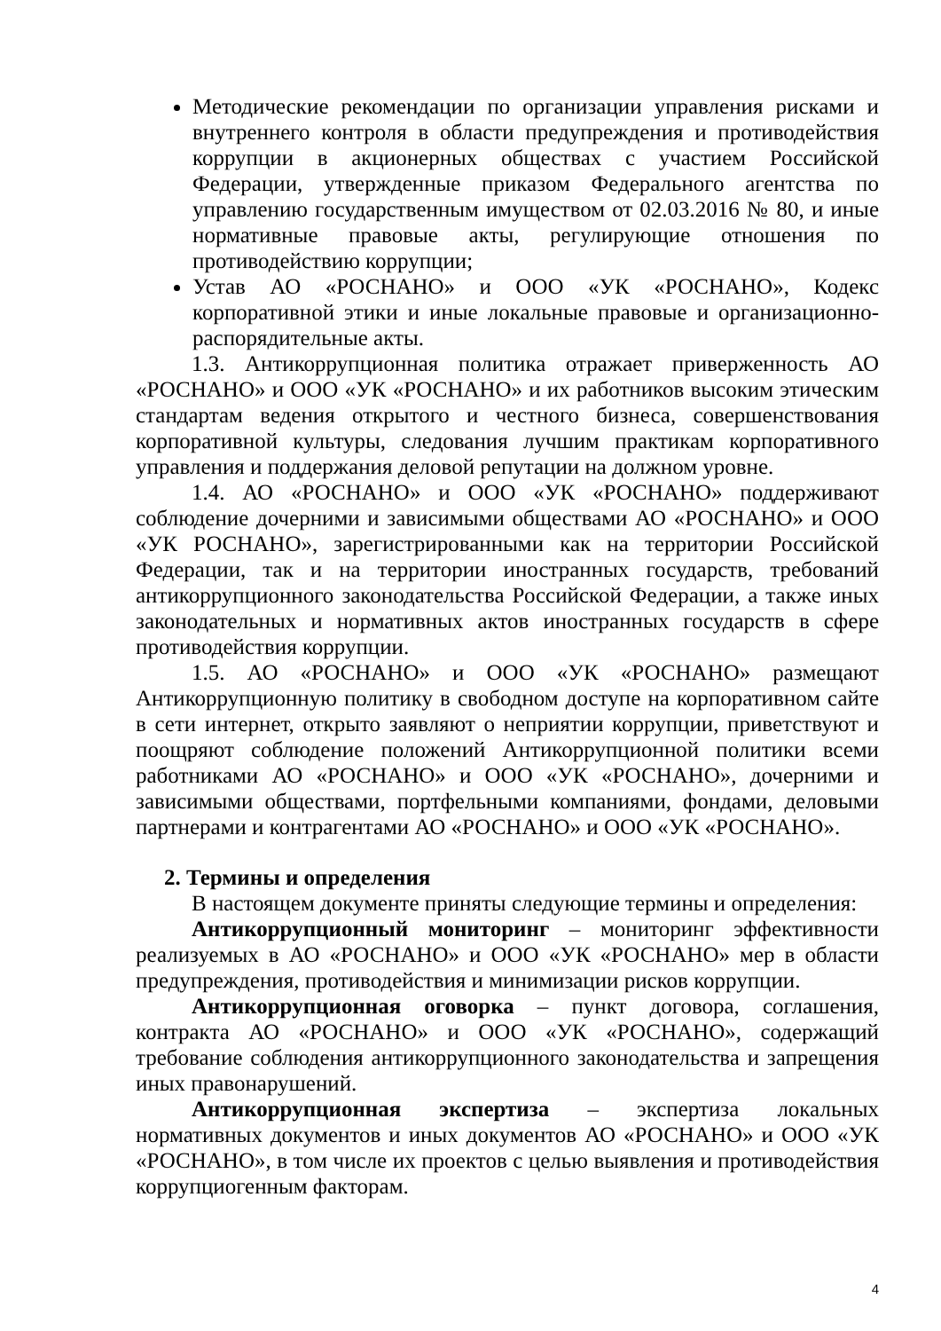Методические рекомендации по организации управления рисками и внутреннего контроля в области предупреждения и противодействия коррупции в акционерных обществах с участием Российской Федерации, утвержденные приказом Федерального агентства по управлению государственным имуществом от 02.03.2016 № 80, и иные нормативные правовые акты, регулирующие отношения по противодействию коррупции;
Устав АО «РОСНАНО» и ООО «УК «РОСНАНО», Кодекс корпоративной этики и иные локальные правовые и организационно-распорядительные акты.
1.3. Антикоррупционная политика отражает приверженность АО «РОСНАНО» и ООО «УК «РОСНАНО» и их работников высоким этическим стандартам ведения открытого и честного бизнеса, совершенствования корпоративной культуры, следования лучшим практикам корпоративного управления и поддержания деловой репутации на должном уровне.
1.4. АО «РОСНАНО» и ООО «УК «РОСНАНО» поддерживают соблюдение дочерними и зависимыми обществами АО «РОСНАНО» и ООО «УК РОСНАНО», зарегистрированными как на территории Российской Федерации, так и на территории иностранных государств, требований антикоррупционного законодательства Российской Федерации, а также иных законодательных и нормативных актов иностранных государств в сфере противодействия коррупции.
1.5. АО «РОСНАНО» и ООО «УК «РОСНАНО» размещают Антикоррупционную политику в свободном доступе на корпоративном сайте в сети интернет, открыто заявляют о неприятии коррупции, приветствуют и поощряют соблюдение положений Антикоррупционной политики всеми работниками АО «РОСНАНО» и ООО «УК «РОСНАНО», дочерними и зависимыми обществами, портфельными компаниями, фондами, деловыми партнерами и контрагентами АО «РОСНАНО» и ООО «УК «РОСНАНО».
2. Термины и определения
В настоящем документе приняты следующие термины и определения:
Антикоррупционный мониторинг – мониторинг эффективности реализуемых в АО «РОСНАНО» и ООО «УК «РОСНАНО» мер в области предупреждения, противодействия и минимизации рисков коррупции.
Антикоррупционная оговорка – пункт договора, соглашения, контракта АО «РОСНАНО» и ООО «УК «РОСНАНО», содержащий требование соблюдения антикоррупционного законодательства и запрещения иных правонарушений.
Антикоррупционная экспертиза – экспертиза локальных нормативных документов и иных документов АО «РОСНАНО» и ООО «УК «РОСНАНО», в том числе их проектов с целью выявления и противодействия коррупциогенным факторам.
4